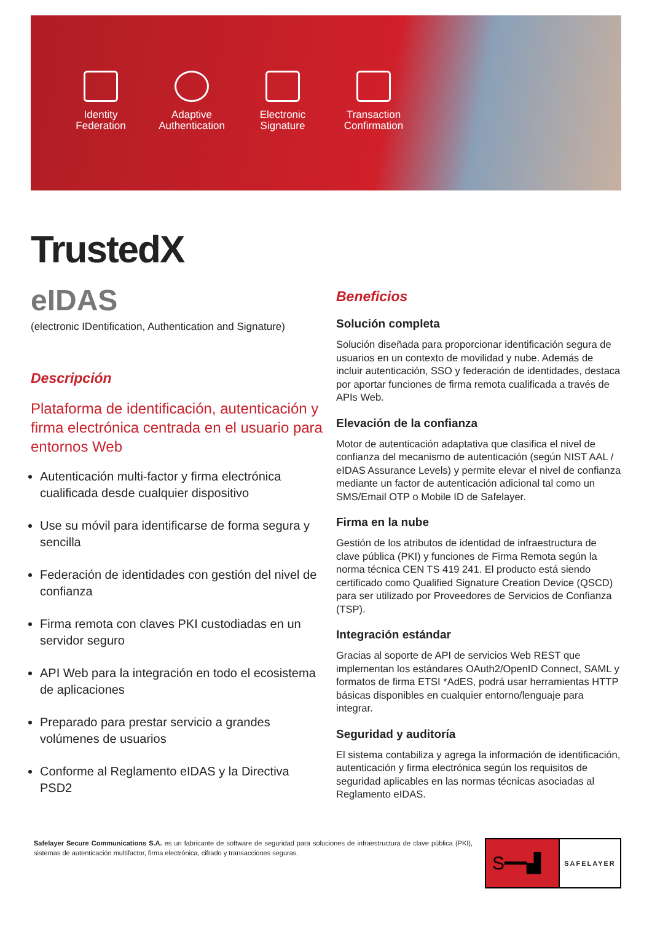Identity
Federation
Adaptive
Authentication
Electronic
Signature
Transaction
Confirmation
TrustedX
eIDAS
(electronic IDentification, Authentication and Signature)
Descripción
Plataforma de identificación, autenticación y firma electrónica centrada en el usuario para entornos Web
Autenticación multi-factor y firma electrónica cualificada desde cualquier dispositivo
Use su móvil para identificarse de forma segura y sencilla
Federación de identidades con gestión del nivel de confianza
Firma remota con claves PKI custodiadas en un servidor seguro
API Web para la integración en todo el ecosistema de aplicaciones
Preparado para prestar servicio a grandes volúmenes de usuarios
Conforme al Reglamento eIDAS y la Directiva PSD2
Beneficios
Solución completa
Solución diseñada para proporcionar identificación segura de usuarios en un contexto de movilidad y nube. Además de incluir autenticación, SSO y federación de identidades, destaca por aportar funciones de firma remota cualificada a través de APIs Web.
Elevación de la confianza
Motor de autenticación adaptativa que clasifica el nivel de confianza del mecanismo de autenticación (según NIST AAL / eIDAS Assurance Levels) y permite elevar el nivel de confianza mediante un factor de autenticación adicional tal como un SMS/Email OTP o Mobile ID de Safelayer.
Firma en la nube
Gestión de los atributos de identidad de infraestructura de clave pública (PKI) y funciones de Firma Remota según la norma técnica CEN TS 419 241. El producto está siendo certificado como Qualified Signature Creation Device (QSCD) para ser utilizado por Proveedores de Servicios de Confianza (TSP).
Integración estándar
Gracias al soporte de API de servicios Web REST que implementan los estándares OAuth2/OpenID Connect, SAML y formatos de firma ETSI *AdES, podrá usar herramientas HTTP básicas disponibles en cualquier entorno/lenguaje para integrar.
Seguridad y auditoría
El sistema contabiliza y agrega la información de identificación, autenticación y firma electrónica según los requisitos de seguridad aplicables en las normas técnicas asociadas al Reglamento eIDAS.
Safelayer Secure Communications S.A. es un fabricante de software de seguridad para soluciones de infraestructura de clave pública (PKI), sistemas de autenticación multifactor, firma electrónica, cifrado y transacciones seguras.
S━━▟
SAFELAYER